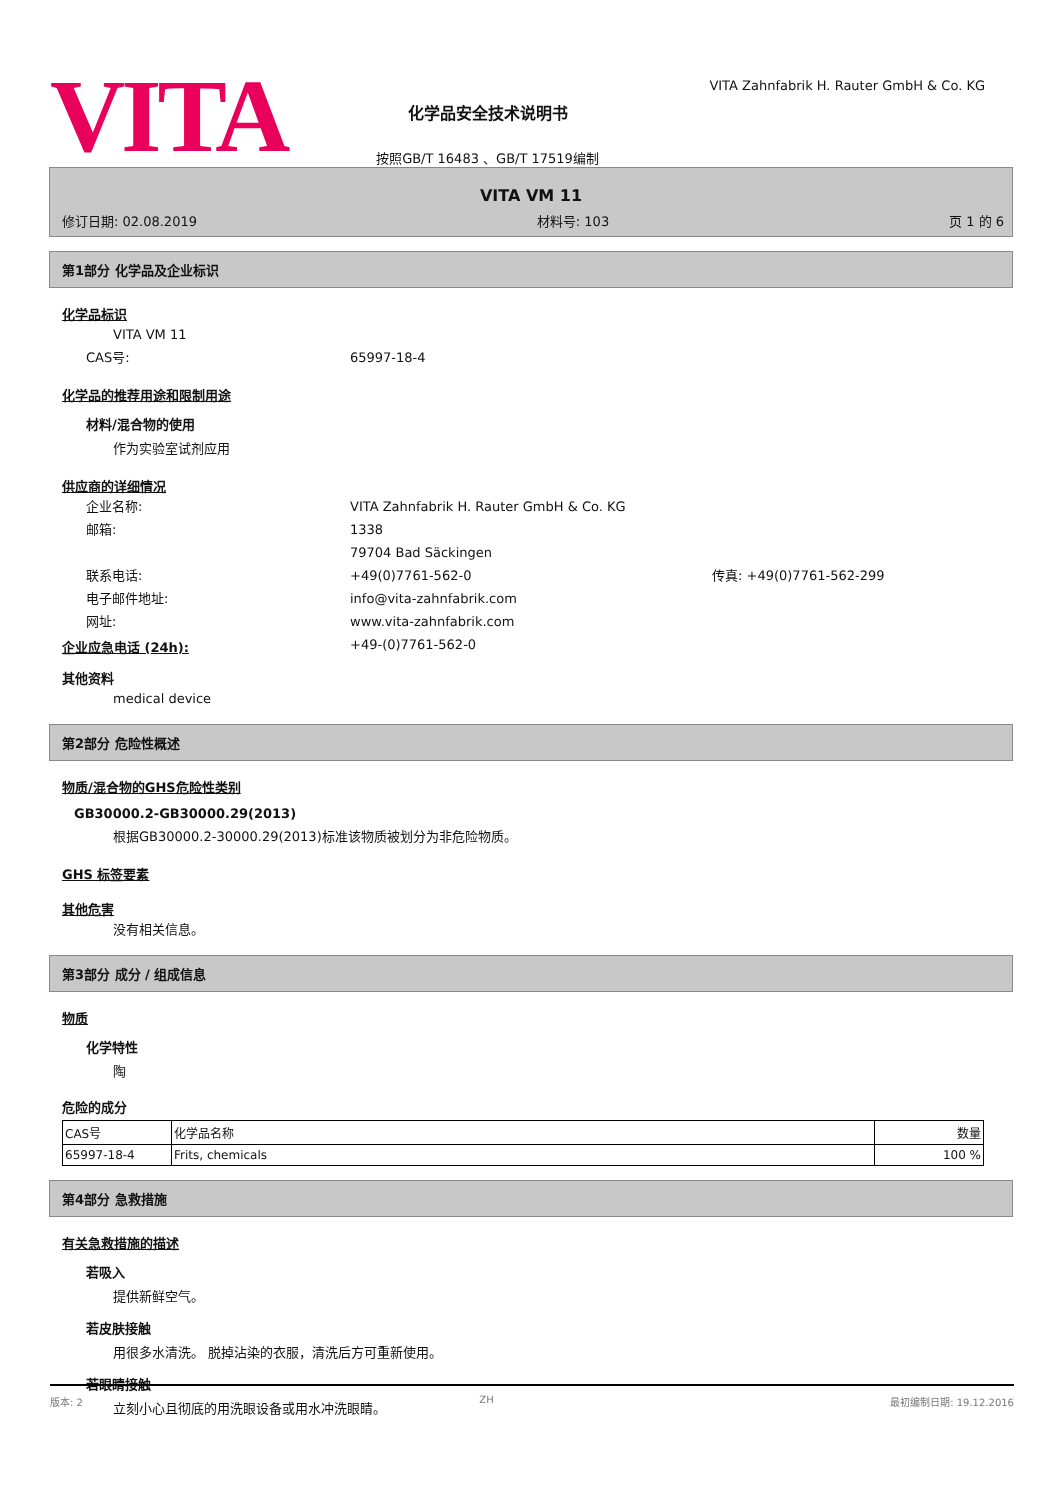VITA
化学品安全技术说明书
按照GB/T 16483 、GB/T 17519编制
VITA Zahnfabrik H. Rauter GmbH & Co. KG
VITA VM 11
修订日期: 02.08.2019 材料号: 103 页 1 的 6
第1部分 化学品及企业标识
化学品标识
VITA VM 11
CAS号: 65997-18-4
化学品的推荐用途和限制用途
材料/混合物的使用
作为实验室试剂应用
供应商的详细情况
企业名称: VITA Zahnfabrik H. Rauter GmbH & Co. KG
邮箱: 1338
79704 Bad Säckingen
联系电话: +49(0)7761-562-0 传真: +49(0)7761-562-299
电子邮件地址: info@vita-zahnfabrik.com
网址: www.vita-zahnfabrik.com
企业应急电话 (24h): +49-(0)7761-562-0
其他资料
medical device
第2部分 危险性概述
物质/混合物的GHS危险性类别
GB30000.2-GB30000.29(2013)
根据GB30000.2-30000.29(2013)标准该物质被划分为非危险物质。
GHS 标签要素
其他危害
没有相关信息。
第3部分 成分 / 组成信息
物质
化学特性
陶
危险的成分
| CAS号 | 化学品名称 | 数量 |
| 65997-18-4 | Frits, chemicals | 100 % |
第4部分 急救措施
有关急救措施的描述
若吸入
提供新鲜空气。
若皮肤接触
用很多水清洗。 脱掉沾染的衣服，清洗后方可重新使用。
若眼睛接触
立刻小心且彻底的用洗眼设备或用水冲洗眼睛。
版本: 2 ZH 最初编制日期: 19.12.2016